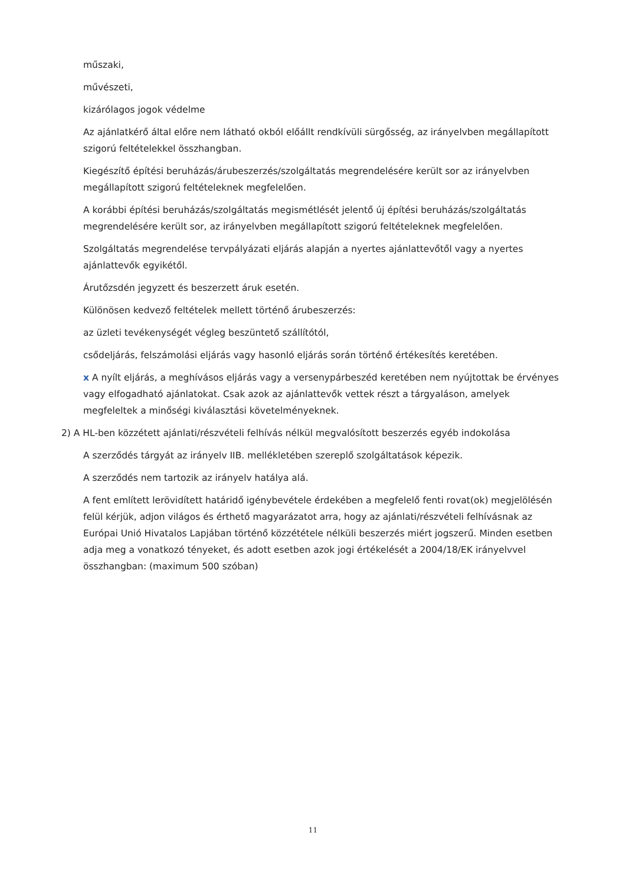műszaki,
művészeti,
kizárólagos jogok védelme
Az ajánlatkérő által előre nem látható okból előállt rendkívüli sürgősség, az irányelvben megállapított szigorú feltételekkel összhangban.
Kiegészítő építési beruházás/árubeszerzés/szolgáltatás megrendelésére került sor az irányelvben megállapított szigorú feltételeknek megfelelően.
A korábbi építési beruházás/szolgáltatás megismétlését jelentő új építési beruházás/szolgáltatás megrendelésére került sor, az irányelvben megállapított szigorú feltételeknek megfelelően.
Szolgáltatás megrendelése tervpályázati eljárás alapján a nyertes ajánlattevőtől vagy a nyertes ajánlattevők egyikétől.
Árutőzsdén jegyzett és beszerzett áruk esetén.
Különösen kedvező feltételek mellett történő árubeszerzés:
az üzleti tevékenységét végleg beszüntető szállítótól,
csődeljárás, felszámolási eljárás vagy hasonló eljárás során történő értékesítés keretében.
x A nyílt eljárás, a meghívásos eljárás vagy a versenypárbeszéd keretében nem nyújtottak be érvényes vagy elfogadható ajánlatokat. Csak azok az ajánlattevők vettek részt a tárgyaláson, amelyek megfeleltek a minőségi kiválasztási követelményeknek.
2) A HL-ben közzétett ajánlati/részvételi felhívás nélkül megvalósított beszerzés egyéb indokolása
A szerződés tárgyát az irányelv IIB. mellékletében szereplő szolgáltatások képezik.
A szerződés nem tartozik az irányelv hatálya alá.
A fent említett lerövidített határidő igénybevétele érdekében a megfelelő fenti rovat(ok) megjelölésén felül kérjük, adjon világos és érthető magyarázatot arra, hogy az ajánlati/részvételi felhívásnak az Európai Unió Hivatalos Lapjában történő közzététele nélküli beszerzés miért jogszerű. Minden esetben adja meg a vonatkozó tényeket, és adott esetben azok jogi értékelését a 2004/18/EK irányelvvel összhangban: (maximum 500 szóban)
11